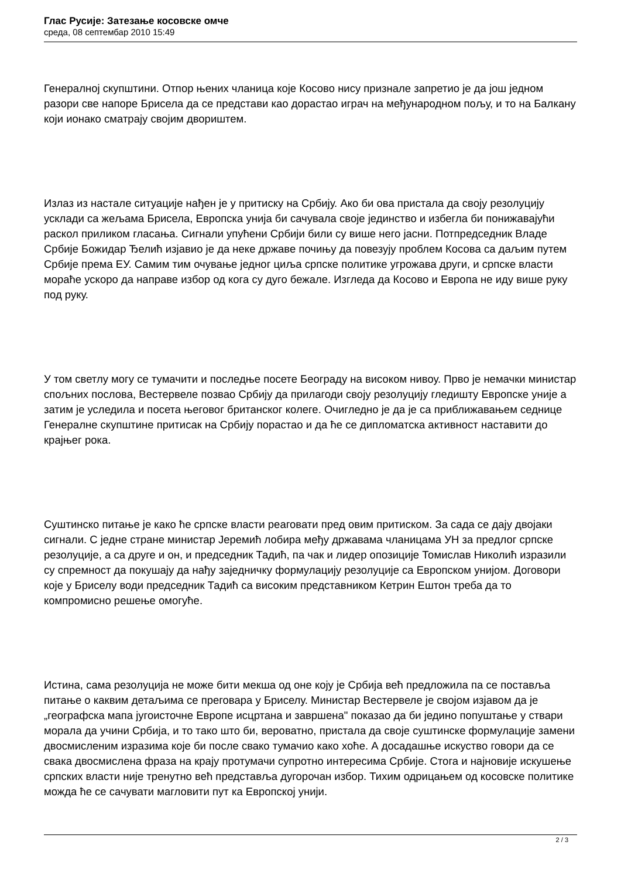Глас Русије: Затезање косовске омче
среда, 08 септембар 2010 15:49
Генералној скупштини. Отпор њених чланица које Косово нису признале запретио је да још једном разори све напоре Брисела да се представи као дорастао играч на међународном пољу, и то на Балкану који ионако сматрају својим двориштем.
Излаз из настале ситуације нађен је у притиску на Србију. Ако би ова пристала да своју резолуцију усклади са жељама Брисела, Европска унија би сачувала своје јединство и избегла би понижавајући раскол приликом гласања. Сигнали упућени Србији били су више него јасни. Потпредседник Владе Србије Божидар Ђелић изјавио је да неке државе почињу да повезују проблем Косова са даљим путем Србије према ЕУ. Самим тим очување једног циља српске политике угрожава други, и српске власти мораће ускоро да направе избор од кога су дуго бежале. Изгледа да Косово и Европа не иду више руку под руку.
У том светлу могу се тумачити и последње посете Београду на високом нивоу. Прво је немачки министар спољних послова, Вестервеле позвао Србију да прилагоди своју резолуцију гледишту Европске уније а затим је уследила и посета његовог британског колеге. Очигледно је да је са приближавањем седнице Генералне скупштине притисак на Србију порастао и да ће се дипломатска активност наставити до крајњег рока.
Суштинско питање је како ће српске власти реаговати пред овим притиском. За сада се дају двојаки сигнали. С једне стране министар Јеремић лобира међу државама чланицама УН за предлог српске резолуције, а са друге и он, и председник Тадић, па чак и лидер опозиције Томислав Николић изразили су спремност да покушају да нађу заједничку формулацију резолуције са Европском унијом. Договори које у Бриселу води председник Тадић са високим представником Кетрин Ештон треба да то компромисно решење омогуће.
Истина, сама резолуција не може бити мекша од оне коју је Србија већ предложила па се поставља питање о каквим детаљима се преговара у Бриселу. Министар Вестервеле је својом изјавом да је „географска мапа југоисточне Европе исцртана и завршена" показао да би једино попуштање у ствари морала да учини Србија, и то тако што би, вероватно, пристала да своје суштинске формулације замени двосмисленим изразима које би после свако тумачио како хоће. А досадашње искуство говори да се свака двосмислена фраза на крају протумачи супротно интересима Србије. Стога и најновије искушење српских власти није тренутно већ представља дугорочан избор. Тихим одрицањем од косовске политике можда ће се сачувати магловити пут ка Европској унији.
2 / 3